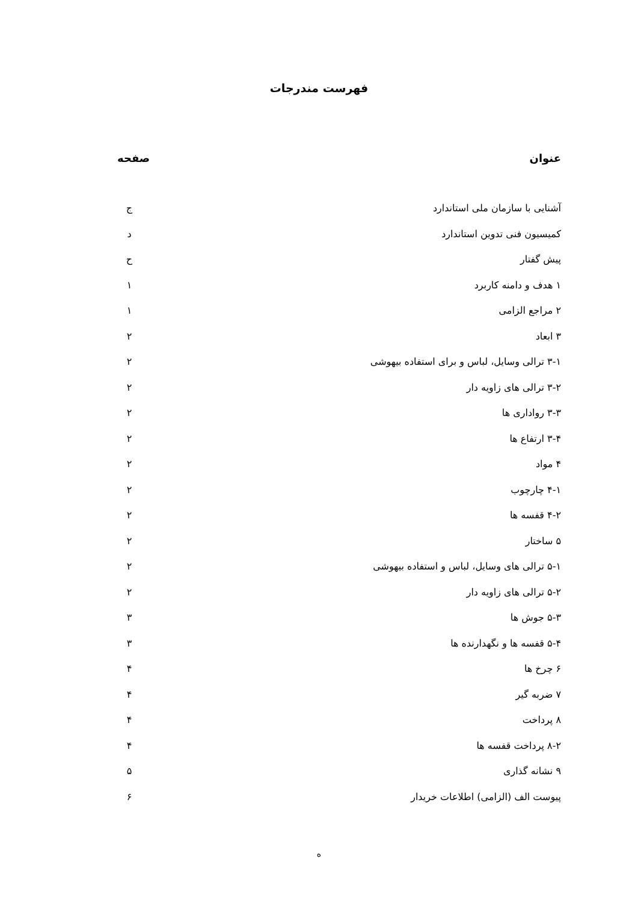فهرست مندرجات
عنوان صفحه
آشنایی با سازمان ملی استاندارد ج
کمیسیون فنی تدوین استاندارد د
پیش گفتار ح
۱ هدف و دامنه کاربرد ۱
۲ مراجع الزامی ۱
۳ ابعاد ۲
۳-۱ ترالی وسایل، لباس و برای استفاده بیهوشی ۲
۳-۲ ترالی های زاویه دار ۲
۳-۳ رواداری ها ۲
۳-۴ ارتفاع ها ۲
۴ مواد ۲
۴-۱ چارچوب ۲
۴-۲ قفسه ها ۲
۵ ساختار ۲
۵-۱ ترالی های وسایل، لباس و استفاده بیهوشی ۲
۵-۲ ترالی های زاویه دار ۲
۵-۳ جوش ها ۳
۵-۴ قفسه ها و نگهدارنده ها ۳
۶ چرخ ها ۴
۷ ضربه گیر ۴
۸ پرداخت ۴
۸-۲ پرداخت قفسه ها ۴
۹ نشانه گذاری ۵
پیوست الف (الزامی) اطلاعات خریدار ۶
ه